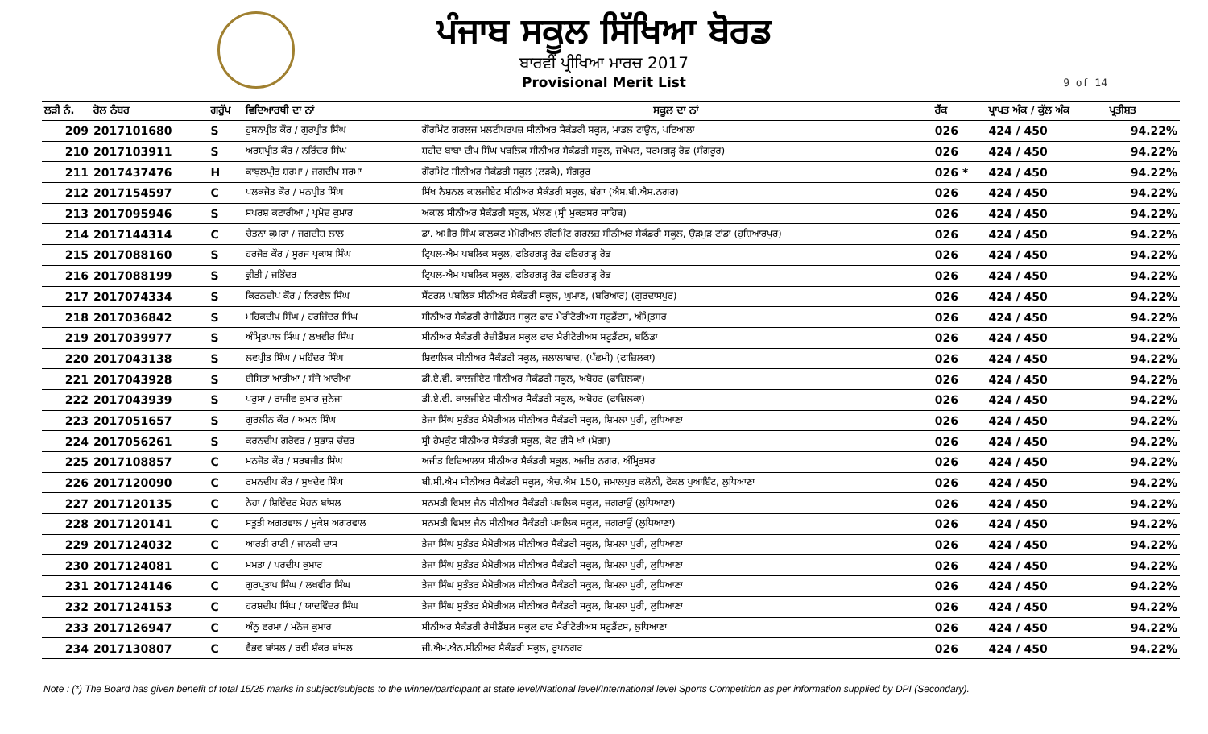ਪੰਜਾਬ ਸਕੂਲ ਸਿੱਖਿਆ ਬੋਰਡ
ਬਾਰਵੀਂ ਪ੍ਰੀਖਿਆ ਮਾਰਚ 2017
Provisional Merit List
9 of 14
| ਲੜੀ ਨੰ. | ਰੋਲ ਨੰਬਰ | ਗਰੁੱਪ | ਵਿਦਿਆਰਥੀ ਦਾ ਨਾਂ | ਸਕੂਲ ਦਾ ਨਾਂ | ਰੈਂਕ | ਪ੍ਰਾਪਤ ਅੰਕ / ਕੁੱਲ ਅੰਕ | ਪ੍ਰਤੀਸ਼ਤ |
| --- | --- | --- | --- | --- | --- | --- | --- |
| 209 | 2017101680 | S | ਹੁਸ਼ਨਪ੍ਰੀਤ ਕੌਰ / ਗੁਰਪ੍ਰੀਤ ਸਿੰਘ | ਗੌਰਮਿੰਟ ਗਰਲਜ਼ ਮਲਟੀਪਰਪਜ਼ ਸੀਨੀਅਰ ਸੈਕੰਡਰੀ ਸਕੂਲ, ਮਾਡਲ ਟਾਊਨ, ਪਟਿਆਲਾ | 026 | 424 / 450 | 94.22% |
| 210 | 2017103911 | S | ਅਰਸ਼ਪ੍ਰੀਤ ਕੌਰ / ਨਰਿੰਦਰ ਸਿੰਘ | ਸ਼ਹੀਦ ਬਾਬਾ ਦੀਪ ਸਿੰਘ ਪਬਲਿਕ ਸੀਨੀਅਰ ਸੈਕੰਡਰੀ ਸਕੂਲ, ਜਖੇਪਲ, ਧਰਮਗੜ੍ਹ ਰੋਡ (ਸੰਗਰੂਰ) | 026 | 424 / 450 | 94.22% |
| 211 | 2017437476 | H | ਕਾਬੁਲਪ੍ਰੀਤ ਸ਼ਰਮਾ / ਜਗਦੀਪ ਸ਼ਰਮਾ | ਗੌਰਮਿੰਟ ਸੀਨੀਅਰ ਸੈਕੰਡਰੀ ਸਕੂਲ (ਲੜਕੇ), ਸੰਗਰੂਰ | 026 * | 424 / 450 | 94.22% |
| 212 | 2017154597 | C | ਪਲਕਜੋਤ ਕੌਰ / ਮਨਪ੍ਰੀਤ ਸਿੰਘ | ਸਿੱਖ ਨੈਸ਼ਨਲ ਕਾਲਜੀਏਟ ਸੀਨੀਅਰ ਸੈਕੰਡਰੀ ਸਕੂਲ, ਬੰਗਾ (ਐਸ.ਬੀ.ਐਸ.ਨਗਰ) | 026 | 424 / 450 | 94.22% |
| 213 | 2017095946 | S | ਸਪਰਸ਼ ਕਟਾਰੀਆ / ਪ੍ਰਮੋਦ ਕੁਮਾਰ | ਅਕਾਲ ਸੀਨੀਅਰ ਸੈਕੰਡਰੀ ਸਕੂਲ, ਮੱਲਣ (ਸ੍ਰੀ ਮੁਕਤਸਰ ਸਾਹਿਬ) | 026 | 424 / 450 | 94.22% |
| 214 | 2017144314 | C | ਚੇਤਨਾ ਕੁਮਰਾ / ਜਗਦੀਸ਼ ਲਾਲ | ਡਾ. ਅਮੀਰ ਸਿੰਘ ਕਾਲਕਟ ਮੈਮੋਰੀਅਲ ਗੌਰਮਿੰਟ ਗਰਲਜ਼ ਸੀਨੀਅਰ ਸੈਕੰਡਰੀ ਸਕੂਲ, ਉੜਮੁੜ ਟਾਂਡਾ (ਹੁਸ਼ਿਆਰਪੁਰ) | 026 | 424 / 450 | 94.22% |
| 215 | 2017088160 | S | ਹਰਜੋਤ ਕੌਰ / ਸੂਰਜ ਪ੍ਰਕਾਸ਼ ਸਿੰਘ | ਟ੍ਰਿਪਲ-ਐਮ ਪਬਲਿਕ ਸਕੂਲ, ਫਤਿਹਗੜ੍ਹ ਰੋਡ ਫਤਿਹਗੜ੍ਹ ਰੋਡ | 026 | 424 / 450 | 94.22% |
| 216 | 2017088199 | S | ਕ੍ਰੀਤੀ / ਜਤਿੰਦਰ | ਟ੍ਰਿਪਲ-ਐਮ ਪਬਲਿਕ ਸਕੂਲ, ਫਤਿਹਗੜ੍ਹ ਰੋਡ ਫਤਿਹਗੜ੍ਹ ਰੋਡ | 026 | 424 / 450 | 94.22% |
| 217 | 2017074334 | S | ਕਿਰਨਦੀਪ ਕੌਰ / ਨਿਰਵੈਲ ਸਿੰਘ | ਸੈਂਟਰਲ ਪਬਲਿਕ ਸੀਨੀਅਰ ਸੈਕੰਡਰੀ ਸਕੂਲ, ਘੁਮਾਣ, (ਬਰਿਆਰ) (ਗੁਰਦਾਸਪੁਰ) | 026 | 424 / 450 | 94.22% |
| 218 | 2017036842 | S | ਮਹਿਕਦੀਪ ਸਿੰਘ / ਹਰਜਿੰਦਰ ਸਿੰਘ | ਸੀਨੀਅਰ ਸੈਕੰਡਰੀ ਰੈਸੀਡੈਂਸ਼ਲ ਸਕੂਲ ਫਾਰ ਮੈਰੀਟੋਰੀਅਸ ਸਟੂਡੈਂਟਸ, ਅੰਮ੍ਰਿਤਸਰ | 026 | 424 / 450 | 94.22% |
| 219 | 2017039977 | S | ਅੰਮ੍ਰਿਤਪਾਲ ਸਿੰਘ / ਲਖਵੀਰ ਸਿੰਘ | ਸੀਨੀਅਰ ਸੈਕੰਡਰੀ ਰੈਜ਼ੀਡੈਂਸ਼ਲ ਸਕੂਲ ਫਾਰ ਮੈਰੀਟੋਰੀਅਸ ਸਟੂਡੈਂਟਸ, ਬਠਿੰਡਾ | 026 | 424 / 450 | 94.22% |
| 220 | 2017043138 | S | ਲਵਪ੍ਰੀਤ ਸਿੰਘ / ਮਹਿੰਦਰ ਸਿੰਘ | ਸ਼ਿਵਾਲਿਕ ਸੀਨੀਅਰ ਸੈਕੰਡਰੀ ਸਕੂਲ, ਜਲਾਲਾਬਾਦ, (ਪੱਛਮੀ) (ਫਾਜ਼ਿਲਕਾ) | 026 | 424 / 450 | 94.22% |
| 221 | 2017043928 | S | ਈਸ਼ਿਤਾ ਆਰੀਆ / ਸੰਜੇ ਆਰੀਆ | ਡੀ.ਏ.ਵੀ. ਕਾਲਜੀਏਟ ਸੀਨੀਅਰ ਸੈਕੰਡਰੀ ਸਕੂਲ, ਅਬੋਹਰ (ਫਾਜ਼ਿਲਕਾ) | 026 | 424 / 450 | 94.22% |
| 222 | 2017043939 | S | ਪਰੁਸਾ / ਰਾਜੀਵ ਕੁਮਾਰ ਜੁਨੇਜਾ | ਡੀ.ਏ.ਵੀ. ਕਾਲਜੀਏਟ ਸੀਨੀਅਰ ਸੈਕੰਡਰੀ ਸਕੂਲ, ਅਬੋਹਰ (ਫਾਜ਼ਿਲਕਾ) | 026 | 424 / 450 | 94.22% |
| 223 | 2017051657 | S | ਗੁਰਲੀਨ ਕੌਰ / ਅਮਨ ਸਿੰਘ | ਤੇਜਾ ਸਿੰਘ ਸੁਤੰਤਰ ਮੈਮੋਰੀਅਲ ਸੀਨੀਅਰ ਸੈਕੰਡਰੀ ਸਕੂਲ, ਸ਼ਿਮਲਾ ਪੁਰੀ, ਲੁਧਿਆਣਾ | 026 | 424 / 450 | 94.22% |
| 224 | 2017056261 | S | ਕਰਨਦੀਪ ਗਰੋਵਰ / ਸੁਭਾਸ਼ ਚੰਦਰ | ਸ੍ਰੀ ਹੇਮਕੁੰਟ ਸੀਨੀਅਰ ਸੈਕੰਡਰੀ ਸਕੂਲ, ਕੋਟ ਈਸੇ ਖਾਂ (ਮੋਗਾ) | 026 | 424 / 450 | 94.22% |
| 225 | 2017108857 | C | ਮਨਜੋਤ ਕੌਰ / ਸਰਬਜੀਤ ਸਿੰਘ | ਅਜੀਤ ਵਿਦਿਆਲਯ ਸੀਨੀਅਰ ਸੈਕੰਡਰੀ ਸਕੂਲ, ਅਜੀਤ ਨਗਰ, ਅੰਮ੍ਰਿਤਸਰ | 026 | 424 / 450 | 94.22% |
| 226 | 2017120090 | C | ਰਮਨਦੀਪ ਕੌਰ / ਸੁਖਦੇਵ ਸਿੰਘ | ਬੀ.ਸੀ.ਐਮ ਸੀਨੀਅਰ ਸੈਕੰਡਰੀ ਸਕੂਲ, ਐਚ.ਐਮ 150, ਜਮਾਲਪੁਰ ਕਲੋਨੀ, ਫੋਕਲ ਪੁਆਇੰਟ, ਲੁਧਿਆਣਾ | 026 | 424 / 450 | 94.22% |
| 227 | 2017120135 | C | ਨੇਹਾ / ਸ਼ਿਵਿੰਦਰ ਮੋਹਨ ਬਾਂਸਲ | ਸਨਮਤੀ ਵਿਮਲ ਜੈਨ ਸੀਨੀਅਰ ਸੈਕੰਡਰੀ ਪਬਲਿਕ ਸਕੂਲ, ਜਗਰਾਉਂ (ਲੁਧਿਆਣਾ) | 026 | 424 / 450 | 94.22% |
| 228 | 2017120141 | C | ਸਤੂਤੀ ਅਗਰਵਾਲ / ਮੁਕੇਸ਼ ਅਗਰਵਾਲ | ਸਨਮਤੀ ਵਿਮਲ ਜੈਨ ਸੀਨੀਅਰ ਸੈਕੰਡਰੀ ਪਬਲਿਕ ਸਕੂਲ, ਜਗਰਾਉਂ (ਲੁਧਿਆਣਾ) | 026 | 424 / 450 | 94.22% |
| 229 | 2017124032 | C | ਆਰਤੀ ਰਾਣੀ / ਜਾਨਕੀ ਦਾਸ | ਤੇਜਾ ਸਿੰਘ ਸੁਤੰਤਰ ਮੈਮੋਰੀਅਲ ਸੀਨੀਅਰ ਸੈਕੰਡਰੀ ਸਕੂਲ, ਸ਼ਿਮਲਾ ਪੁਰੀ, ਲੁਧਿਆਣਾ | 026 | 424 / 450 | 94.22% |
| 230 | 2017124081 | C | ਮਮਤਾ / ਪਰਦੀਪ ਕੁਮਾਰ | ਤੇਜਾ ਸਿੰਘ ਸੁਤੰਤਰ ਮੈਮੋਰੀਅਲ ਸੀਨੀਅਰ ਸੈਕੰਡਰੀ ਸਕੂਲ, ਸ਼ਿਮਲਾ ਪੁਰੀ, ਲੁਧਿਆਣਾ | 026 | 424 / 450 | 94.22% |
| 231 | 2017124146 | C | ਗੁਰਪ੍ਰਤਾਪ ਸਿੰਘ / ਲਖਵੀਰ ਸਿੰਘ | ਤੇਜਾ ਸਿੰਘ ਸੁਤੰਤਰ ਮੈਮੋਰੀਅਲ ਸੀਨੀਅਰ ਸੈਕੰਡਰੀ ਸਕੂਲ, ਸ਼ਿਮਲਾ ਪੁਰੀ, ਲੁਧਿਆਣਾ | 026 | 424 / 450 | 94.22% |
| 232 | 2017124153 | C | ਹਰਸ਼ਦੀਪ ਸਿੰਘ / ਯਾਦਵਿੰਦਰ ਸਿੰਘ | ਤੇਜਾ ਸਿੰਘ ਸੁਤੰਤਰ ਮੈਮੋਰੀਅਲ ਸੀਨੀਅਰ ਸੈਕੰਡਰੀ ਸਕੂਲ, ਸ਼ਿਮਲਾ ਪੁਰੀ, ਲੁਧਿਆਣਾ | 026 | 424 / 450 | 94.22% |
| 233 | 2017126947 | C | ਅੰਨੂ ਵਰਮਾ / ਮਨੋਜ ਕੁਮਾਰ | ਸੀਨੀਅਰ ਸੈਕੰਡਰੀ ਰੈਸੀਡੈਂਸ਼ਲ ਸਕੂਲ ਫਾਰ ਮੈਰੀਟੋਰੀਅਸ ਸਟੂਡੈਂਟਸ, ਲੁਧਿਆਣਾ | 026 | 424 / 450 | 94.22% |
| 234 | 2017130807 | C | ਵੈਭਵ ਬਾਂਸਲ / ਰਵੀ ਸ਼ੰਕਰ ਬਾਂਸਲ | ਜੀ.ਐਮ.ਐਨ.ਸੀਨੀਅਰ ਸੈਕੰਡਰੀ ਸਕੂਲ, ਰੂਪਨਗਰ | 026 | 424 / 450 | 94.22% |
Note : (*) The Bоard has given benefit of total 15/25 marks in subject/subjects to the winner/participant at state level/National level/International level Sports Competition as per information supplied by DPI (Secondary).